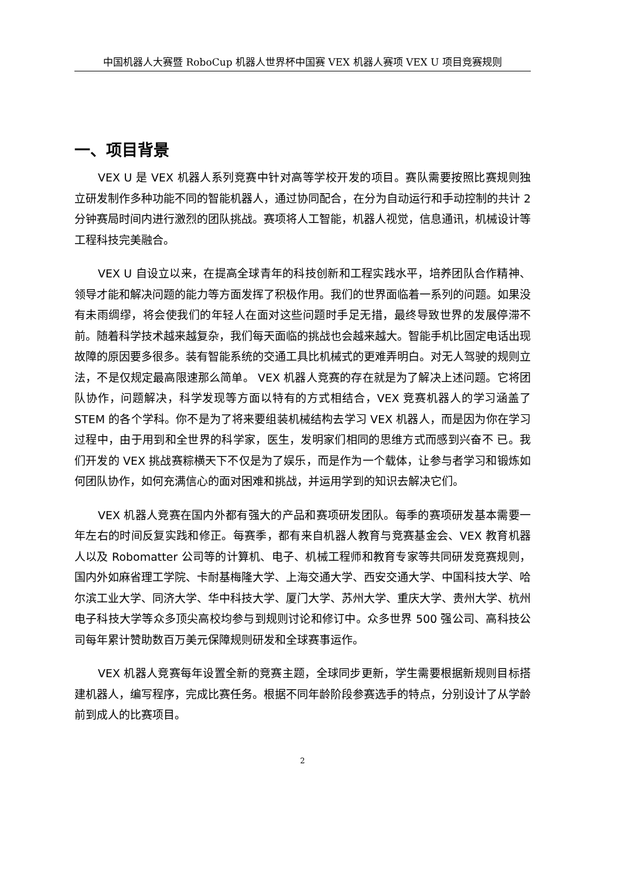中国机器人大赛暨 RoboCup 机器人世界杯中国赛 VEX 机器人赛项 VEX U 项目竞赛规则
一、项目背景
VEX U 是 VEX 机器人系列竞赛中针对高等学校开发的项目。赛队需要按照比赛规则独立研发制作多种功能不同的智能机器人，通过协同配合，在分为自动运行和手动控制的共计 2 分钟赛局时间内进行激烈的团队挑战。赛项将人工智能，机器人视觉，信息通讯，机械设计等工程科技完美融合。
VEX U 自设立以来，在提高全球青年的科技创新和工程实践水平，培养团队合作精神、领导才能和解决问题的能力等方面发挥了积极作用。我们的世界面临着一系列的问题。如果没有未雨绸缪，将会使我们的年轻人在面对这些问题时手足无措，最终导致世界的发展停滞不前。随着科学技术越来越复杂，我们每天面临的挑战也会越来越大。智能手机比固定电话出现故障的原因要多很多。装有智能系统的交通工具比机械式的更难弄明白。对无人驾驶的规则立法，不是仅规定最高限速那么简单。 VEX 机器人竞赛的存在就是为了解决上述问题。它将团队协作，问题解决，科学发现等方面以特有的方式相结合，VEX 竞赛机器人的学习涵盖了 STEM 的各个学科。你不是为了将来要组装机械结构去学习 VEX 机器人，而是因为你在学习过程中，由于用到和全世界的科学家，医生，发明家们相同的思维方式而感到兴奋不 已。我们开发的 VEX 挑战赛粽横天下不仅是为了娱乐，而是作为一个载体，让参与者学习和锻炼如何团队协作，如何充满信心的面对困难和挑战，并运用学到的知识去解决它们。
VEX 机器人竞赛在国内外都有强大的产品和赛项研发团队。每季的赛项研发基本需要一年左右的时间反复实践和修正。每赛季，都有来自机器人教育与竞赛基金会、VEX 教育机器人以及 Robomatter 公司等的计算机、电子、机械工程师和教育专家等共同研发竞赛规则，国内外如麻省理工学院、卡耐基梅隆大学、上海交通大学、西安交通大学、中国科技大学、哈尔滨工业大学、同济大学、华中科技大学、厦门大学、苏州大学、重庆大学、贵州大学、杭州电子科技大学等众多顶尖高校均参与到规则讨论和修订中。众多世界 500 强公司、高科技公司每年累计赞助数百万美元保障规则研发和全球赛事运作。
VEX 机器人竞赛每年设置全新的竞赛主题，全球同步更新，学生需要根据新规则目标搭建机器人，编写程序，完成比赛任务。根据不同年龄阶段参赛选手的特点，分别设计了从学龄前到成人的比赛项目。
2